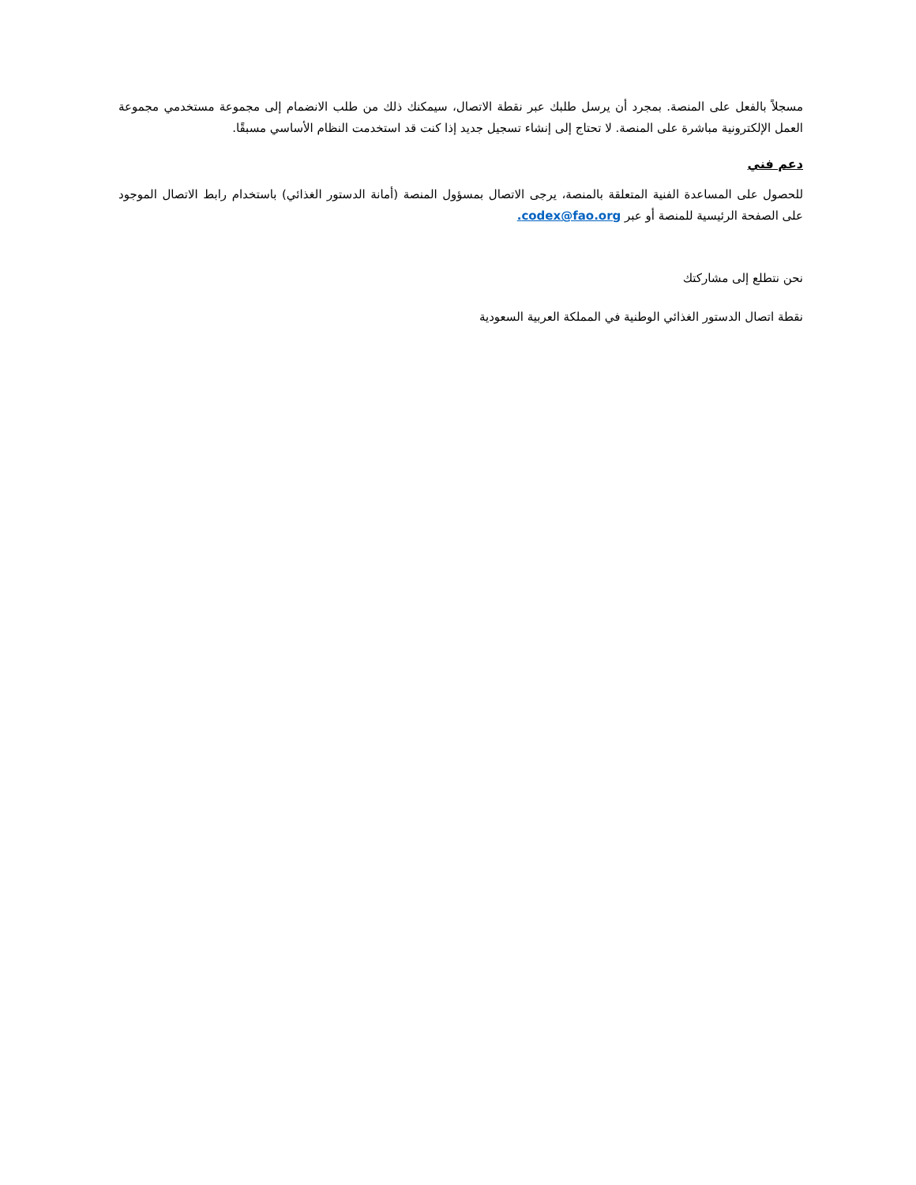مسجلاً بالفعل على المنصة. بمجرد أن يرسل طلبك عبر نقطة الاتصال، سيمكنك ذلك من طلب الانضمام إلى مجموعة مستخدمي مجموعة العمل الإلكترونية مباشرة على المنصة. لا تحتاج إلى إنشاء تسجيل جديد إذا كنت قد استخدمت النظام الأساسي مسبقًا.
دعم فني
للحصول على المساعدة الفنية المتعلقة بالمنصة، يرجى الاتصال بمسؤول المنصة (أمانة الدستور الغذائي) باستخدام رابط الاتصال الموجود على الصفحة الرئيسية للمنصة أو عبر codex@fao.org.
نحن نتطلع إلى مشاركتك
نقطة اتصال الدستور الغذائي الوطنية في المملكة العربية السعودية